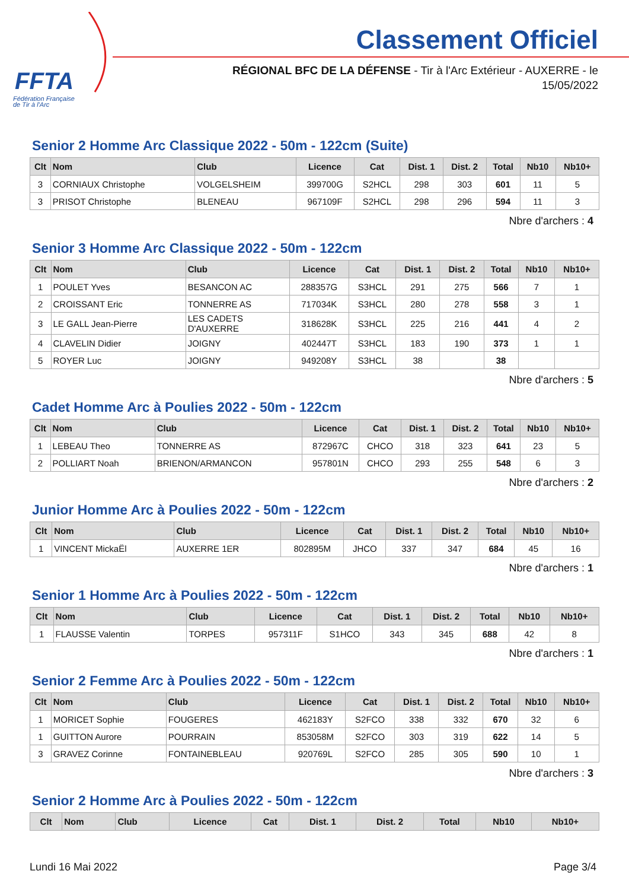FFTA
Fédération Française
de Tir à l'Arc
Classement Officiel
RÉGIONAL BFC DE LA DÉFENSE - Tir à l'Arc Extérieur - AUXERRE - le
15/05/2022
Senior 2 Homme Arc Classique 2022 - 50m - 122cm (Suite)
| Clt | Nom | Club | Licence | Cat | Dist. 1 | Dist. 2 | Total | Nb10 | Nb10+ |
| --- | --- | --- | --- | --- | --- | --- | --- | --- | --- |
| 3 | CORNIAUX Christophe | VOLGELSHEIM | 399700G | S2HCL | 298 | 303 | 601 | 11 | 5 |
| 3 | PRISOT Christophe | BLENEAU | 967109F | S2HCL | 298 | 296 | 594 | 11 | 3 |
Nbre d'archers : 4
Senior 3 Homme Arc Classique 2022 - 50m - 122cm
| Clt | Nom | Club | Licence | Cat | Dist. 1 | Dist. 2 | Total | Nb10 | Nb10+ |
| --- | --- | --- | --- | --- | --- | --- | --- | --- | --- |
| 1 | POULET Yves | BESANCON AC | 288357G | S3HCL | 291 | 275 | 566 | 7 | 1 |
| 2 | CROISSANT Eric | TONNERRE AS | 717034K | S3HCL | 280 | 278 | 558 | 3 | 1 |
| 3 | LE GALL Jean-Pierre | LES CADETS D'AUXERRE | 318628K | S3HCL | 225 | 216 | 441 | 4 | 2 |
| 4 | CLAVELIN Didier | JOIGNY | 402447T | S3HCL | 183 | 190 | 373 | 1 | 1 |
| 5 | ROYER Luc | JOIGNY | 949208Y | S3HCL | 38 | | 38 | | |
Nbre d'archers : 5
Cadet Homme Arc à Poulies 2022 - 50m - 122cm
| Clt | Nom | Club | Licence | Cat | Dist. 1 | Dist. 2 | Total | Nb10 | Nb10+ |
| --- | --- | --- | --- | --- | --- | --- | --- | --- | --- |
| 1 | LEBEAU Theo | TONNERRE AS | 872967C | CHCO | 318 | 323 | 641 | 23 | 5 |
| 2 | POLLIART Noah | BRIENON/ARMANCON | 957801N | CHCO | 293 | 255 | 548 | 6 | 3 |
Nbre d'archers : 2
Junior Homme Arc à Poulies 2022 - 50m - 122cm
| Clt | Nom | Club | Licence | Cat | Dist. 1 | Dist. 2 | Total | Nb10 | Nb10+ |
| --- | --- | --- | --- | --- | --- | --- | --- | --- | --- |
| 1 | VINCENT MickaËl | AUXERRE 1ER | 802895M | JHCO | 337 | 347 | 684 | 45 | 16 |
Nbre d'archers : 1
Senior 1 Homme Arc à Poulies 2022 - 50m - 122cm
| Clt | Nom | Club | Licence | Cat | Dist. 1 | Dist. 2 | Total | Nb10 | Nb10+ |
| --- | --- | --- | --- | --- | --- | --- | --- | --- | --- |
| 1 | FLAUSSE Valentin | TORPES | 957311F | S1HCO | 343 | 345 | 688 | 42 | 8 |
Nbre d'archers : 1
Senior 2 Femme Arc à Poulies 2022 - 50m - 122cm
| Clt | Nom | Club | Licence | Cat | Dist. 1 | Dist. 2 | Total | Nb10 | Nb10+ |
| --- | --- | --- | --- | --- | --- | --- | --- | --- | --- |
| 1 | MORICET Sophie | FOUGERES | 462183Y | S2FCO | 338 | 332 | 670 | 32 | 6 |
| 1 | GUITTON Aurore | POURRAIN | 853058M | S2FCO | 303 | 319 | 622 | 14 | 5 |
| 3 | GRAVEZ Corinne | FONTAINEBLEAU | 920769L | S2FCO | 285 | 305 | 590 | 10 | 1 |
Nbre d'archers : 3
Senior 2 Homme Arc à Poulies 2022 - 50m - 122cm
| Clt | Nom | Club | Licence | Cat | Dist. 1 | Dist. 2 | Total | Nb10 | Nb10+ |
| --- | --- | --- | --- | --- | --- | --- | --- | --- | --- |
Lundi 16 Mai 2022 Page 3/4